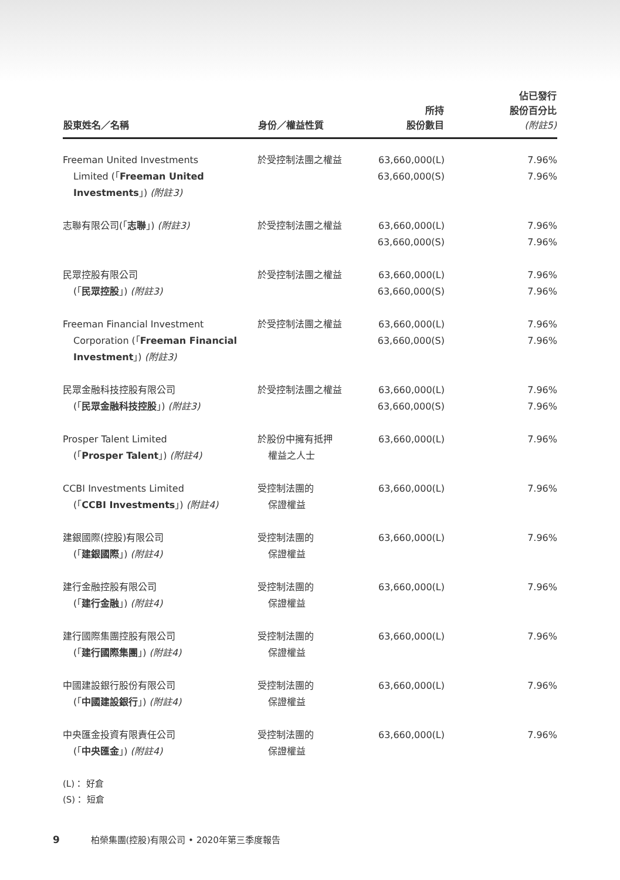| 股東姓名／名稱 | 身份／權益性質 | 所持 股份數目 | 佔已發行 股份百分比 (附註5) |
| --- | --- | --- | --- |
| Freeman United Investments Limited (「 Freeman United Investments 」) (附註3) | 於受控制法團之權益 | 63,660,000(L) 63,660,000(S) | 7.96% 7.96% |
| 志聯有限公司(「 志聯 」) (附註3) | 於受控制法團之權益 | 63,660,000(L) 63,660,000(S) | 7.96% 7.96% |
| 民眾控股有限公司 (「 民眾控股 」) (附註3) | 於受控制法團之權益 | 63,660,000(L) 63,660,000(S) | 7.96% 7.96% |
| Freeman Financial Investment Corporation (「 Freeman Financial Investment 」) (附註3) | 於受控制法團之權益 | 63,660,000(L) 63,660,000(S) | 7.96% 7.96% |
| 民眾金融科技控股有限公司 (「 民眾金融科技控股 」) (附註3) | 於受控制法團之權益 | 63,660,000(L) 63,660,000(S) | 7.96% 7.96% |
| Prosper Talent Limited (「 Prosper Talent 」) (附註4) | 於股份中擁有抵押 權益之人士 | 63,660,000(L) | 7.96% |
| CCBI Investments Limited (「 CCBI Investments 」) (附註4) | 受控制法團的 保證權益 | 63,660,000(L) | 7.96% |
| 建銀國際(控股)有限公司 (「 建銀國際 」) (附註4) | 受控制法團的 保證權益 | 63,660,000(L) | 7.96% |
| 建行金融控股有限公司 (「 建行金融 」) (附註4) | 受控制法團的 保證權益 | 63,660,000(L) | 7.96% |
| 建行國際集團控股有限公司 (「 建行國際集團 」) (附註4) | 受控制法團的 保證權益 | 63,660,000(L) | 7.96% |
| 中國建設銀行股份有限公司 (「 中國建設銀行 」) (附註4) | 受控制法團的 保證權益 | 63,660,000(L) | 7.96% |
| 中央匯金投資有限責任公司 (「 中央匯金 」) (附註4) | 受控制法團的 保證權益 | 63,660,000(L) | 7.96% |
(L)： 好倉
(S)： 短倉
9 柏榮集團(控股)有限公司 • 2020年第三季度報告